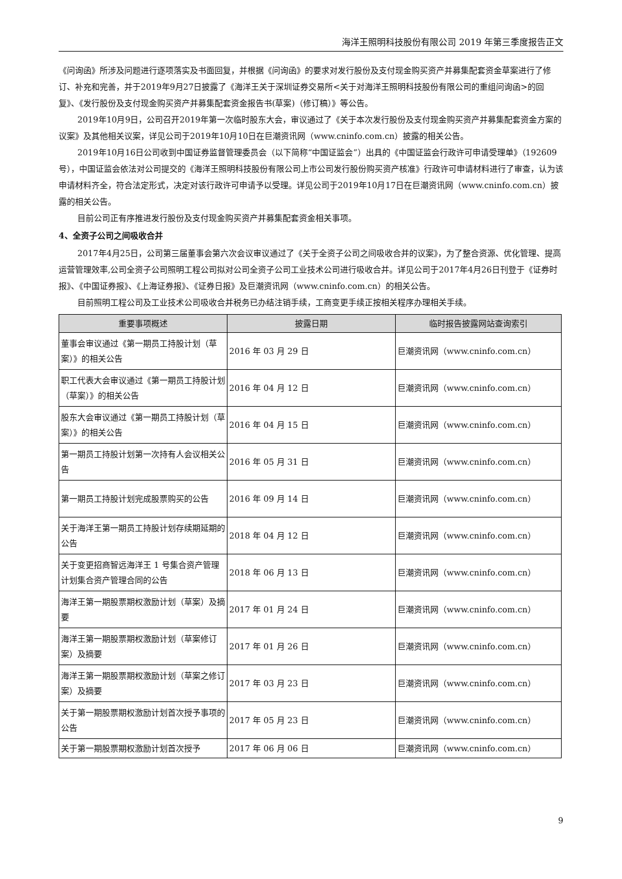海洋王照明科技股份有限公司 2019 年第三季度报告正文
《问询函》所涉及问题进行逐项落实及书面回复，并根据《问询函》的要求对发行股份及支付现金购买资产并募集配套资金草案进行了修订、补充和完善，并于2019年9月27日披露了《海洋王关于深圳证券交易所<关于对海洋王照明科技股份有限公司的重组问询函>的回复》、《发行股份及支付现金购买资产并募集配套资金报告书(草案)（修订稿）》等公告。
2019年10月9日，公司召开2019年第一次临时股东大会，审议通过了《关于本次发行股份及支付现金购买资产并募集配套资金方案的议案》及其他相关议案，详见公司于2019年10月10日在巨潮资讯网（www.cninfo.com.cn）披露的相关公告。
2019年10月16日公司收到中国证券监督管理委员会（以下简称“中国证监会”）出具的《中国证监会行政许可申请受理单》（192609号），中国证监会依法对公司提交的《海洋王照明科技股份有限公司上市公司发行股份购买资产核准》行政许可申请材料进行了审查，认为该申请材料齐全，符合法定形式，决定对该行政许可申请予以受理。详见公司于2019年10月17日在巨潮资讯网（www.cninfo.com.cn）披露的相关公告。
目前公司正有序推进发行股份及支付现金购买资产并募集配套资金相关事项。
4、全资子公司之间吸收合并
2017年4月25日，公司第三届董事会第六次会议审议通过了《关于全资子公司之间吸收合并的议案》，为了整合资源、优化管理、提高运营管理效率,公司全资子公司照明工程公司拟对公司全资子公司工业技术公司进行吸收合并。详见公司于2017年4月26日刊登于《证券时报》、《中国证券报》、《上海证券报》、《证券日报》及巨潮资讯网（www.cninfo.com.cn）的相关公告。
目前照明工程公司及工业技术公司吸收合并税务已办结注销手续，工商变更手续正按相关程序办理相关手续。
| 重要事项概述 | 披露日期 | 临时报告披露网站查询索引 |
| --- | --- | --- |
| 董事会审议通过《第一期员工持股计划（草案）》的相关公告 | 2016 年 03 月 29 日 | 巨潮资讯网（www.cninfo.com.cn） |
| 职工代表大会审议通过《第一期员工持股计划（草案）》的相关公告 | 2016 年 04 月 12 日 | 巨潮资讯网（www.cninfo.com.cn） |
| 股东大会审议通过《第一期员工持股计划（草案）》的相关公告 | 2016 年 04 月 15 日 | 巨潮资讯网（www.cninfo.com.cn） |
| 第一期员工持股计划第一次持有人会议相关公告 | 2016 年 05 月 31 日 | 巨潮资讯网（www.cninfo.com.cn） |
| 第一期员工持股计划完成股票购买的公告 | 2016 年 09 月 14 日 | 巨潮资讯网（www.cninfo.com.cn） |
| 关于海洋王第一期员工持股计划存续期延期的公告 | 2018 年 04 月 12 日 | 巨潮资讯网（www.cninfo.com.cn） |
| 关于变更招商智远海洋王 1 号集合资产管理计划集合资产管理合同的公告 | 2018 年 06 月 13 日 | 巨潮资讯网（www.cninfo.com.cn） |
| 海洋王第一期股票期权激励计划（草案）及摘要 | 2017 年 01 月 24 日 | 巨潮资讯网（www.cninfo.com.cn） |
| 海洋王第一期股票期权激励计划（草案修订案）及摘要 | 2017 年 01 月 26 日 | 巨潮资讯网（www.cninfo.com.cn） |
| 海洋王第一期股票期权激励计划（草案之修订案）及摘要 | 2017 年 03 月 23 日 | 巨潮资讯网（www.cninfo.com.cn） |
| 关于第一期股票期权激励计划首次授予事项的公告 | 2017 年 05 月 23 日 | 巨潮资讯网（www.cninfo.com.cn） |
| 关于第一期股票期权激励计划首次授予 | 2017 年 06 月 06 日 | 巨潮资讯网（www.cninfo.com.cn） |
9